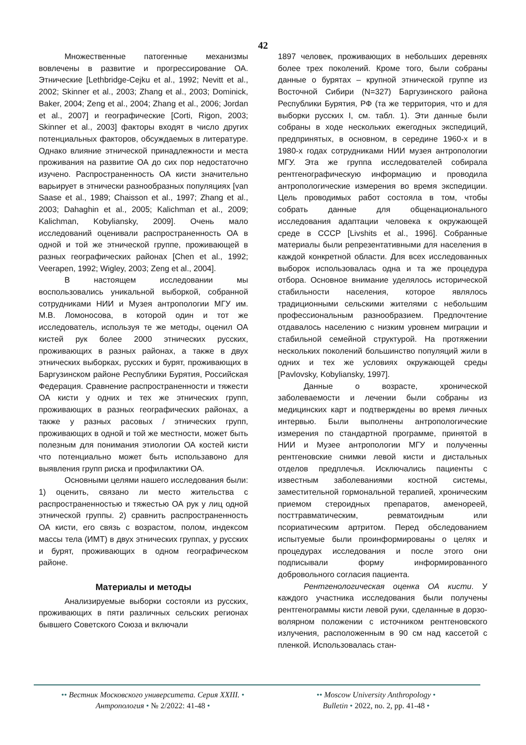42
Множественные патогенные механизмы вовлечены в развитие и прогрессирование ОА. Этнические [Lethbridge-Cejku et al., 1992; Nevitt et al., 2002; Skinner et al., 2003; Zhang et al., 2003; Dominick, Baker, 2004; Zeng et al., 2004; Zhang et al., 2006; Jordan et al., 2007] и географические [Corti, Rigon, 2003; Skinner et al., 2003] факторы входят в число других потенциальных факторов, обсуждаемых в литературе. Однако влияние этнической принадлежности и места проживания на развитие ОА до сих пор недостаточно изучено. Распространенность ОА кисти значительно варьирует в этнически разнообразных популяциях [van Saase et al., 1989; Chaisson et al., 1997; Zhang et al., 2003; Dahaghin et al., 2005; Kalichman et al., 2009; Kalichman, Kobyliansky, 2009]. Очень мало исследований оценивали распространенность ОА в одной и той же этнической группе, проживающей в разных географических районах [Chen et al., 1992; Veerapen, 1992; Wigley, 2003; Zeng et al., 2004].
В настоящем исследовании мы воспользовались уникальной выборкой, собранной сотрудниками НИИ и Музея антропологии МГУ им. М.В. Ломоносова, в которой один и тот же исследователь, используя те же методы, оценил ОА кистей рук более 2000 этнических русских, проживающих в разных районах, а также в двух этнических выборках, русских и бурят, проживающих в Баргузинском районе Республики Бурятия, Российская Федерация. Сравнение распространенности и тяжести ОА кисти у одних и тех же этнических групп, проживающих в разных географических районах, а также у разных расовых / этнических групп, проживающих в одной и той же местности, может быть полезным для понимания этиологии ОА костей кисти что потенциально может быть использавоно для выявления групп риска и профилактики ОА.
Основными целями нашего исследования были: 1) оценить, связано ли место жительства с распространенностью и тяжестью ОА рук у лиц одной этнической группы. 2) сравнить распространенность ОА кисти, его связь с возрастом, полом, индексом массы тела (ИМТ) в двух этнических группах, у русских и бурят, проживающих в одном географическом районе.
Материалы и методы
Анализируемые выборки состояли из русских, проживающих в пяти различных сельских регионах бывшего Советского Союза и включали
1897 человек, проживающих в небольших деревнях более трех поколений. Кроме того, были собраны данные о бурятах – крупной этнической группе из Восточной Сибири (N=327) Баргузинского района Республики Бурятия, РФ (та же территория, что и для выборки русских I, см. табл. 1). Эти данные были собраны в ходе нескольких ежегодных экспедиций, предпринятых, в основном, в середине 1960-х и в 1980-х годах сотрудниками НИИ музея антропологии МГУ. Эта же группа исследователей собирала рентгенографическую информацию и проводила антропологические измерения во время экспедиции. Цель проводимых работ состояла в том, чтобы собрать данные для общенационального исследования адаптации человека к окружающей среде в СССР [Livshits et al., 1996]. Собранные материалы были репрезентативными для населения в каждой конкретной области. Для всех исследованных выборок использовалась одна и та же процедура отбора. Основное внимание уделялось исторической стабильности населения, которое являлось традиционными сельскими жителями с небольшим профессиональным разнообразием. Предпочтение отдавалось населению с низким уровнем миграции и стабильной семейной структурой. На протяжении нескольких поколений большинство популяций жили в одних и тех же условиях окружающей среды [Pavlovsky, Kobyliansky, 1997].
Данные о возрасте, хронической заболеваемости и лечении были собраны из медицинских карт и подтверждены во время личных интервью. Были выполнены антропологические измерения по стандартной программе, принятой в НИИ и Музее антропологии МГУ и полученны рентгеновские снимки левой кисти и дистальных отделов предплечья. Исключались пациенты с известным заболеваниями костной системы, заместительной гормональной терапией, хроническим приемом стероидных препаратов, аменореей, посттравматическим, ревматоидным или псориатическим артритом. Перед обследованием испытуемые были проинформированы о целях и процедурах исследования и после этого они подписывали форму информированного добровольного согласия пациента.
Рентгенологическая оценка ОА кисти. У каждого участника исследования были получены рентгенограммы кисти левой руки, сделанные в дорзо-волярном положении с источником рентгеновского излучения, расположенным в 90 см над кассетой с пленкой. Использовалась стан-
•• Вестник Московского университета. Серия XXIII. •
Антропология • № 2/2022: 41-48 •
•• Moscow University Anthropology •
Bulletin • 2022, no. 2, pp. 41-48 •